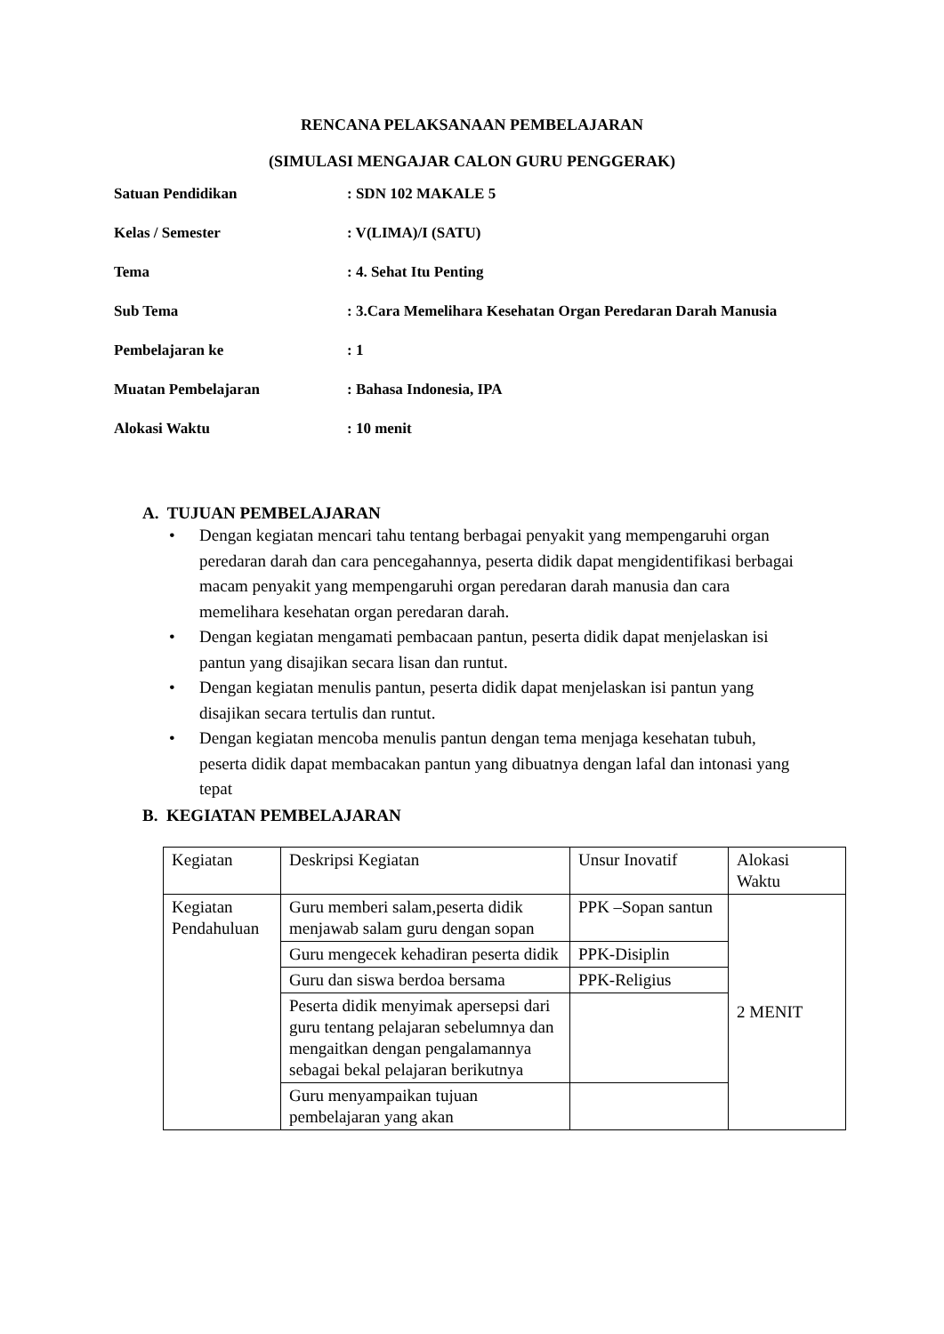RENCANA PELAKSANAAN PEMBELAJARAN
(SIMULASI MENGAJAR CALON GURU PENGGERAK)
| Satuan Pendidikan | : SDN 102 MAKALE 5 |
| Kelas / Semester | : V(LIMA)/I (SATU) |
| Tema | : 4. Sehat Itu Penting |
| Sub Tema | : 3.Cara Memelihara Kesehatan Organ Peredaran Darah Manusia |
| Pembelajaran ke | : 1 |
| Muatan Pembelajaran | : Bahasa Indonesia, IPA |
| Alokasi Waktu | : 10 menit |
A. TUJUAN PEMBELAJARAN
• Dengan kegiatan mencari tahu tentang berbagai penyakit yang mempengaruhi organ peredaran darah dan cara pencegahannya, peserta didik dapat mengidentifikasi berbagai macam penyakit yang mempengaruhi organ peredaran darah manusia dan cara memelihara kesehatan organ peredaran darah.
• Dengan kegiatan mengamati pembacaan pantun, peserta didik dapat menjelaskan isi pantun yang disajikan secara lisan dan runtut.
• Dengan kegiatan menulis pantun, peserta didik dapat menjelaskan isi pantun yang disajikan secara tertulis dan runtut.
• Dengan kegiatan mencoba menulis pantun dengan tema menjaga kesehatan tubuh, peserta didik dapat membacakan pantun yang dibuatnya dengan lafal dan intonasi yang tepat
B. KEGIATAN PEMBELAJARAN
| Kegiatan | Deskripsi Kegiatan | Unsur Inovatif | Alokasi Waktu |
| Kegiatan Pendahuluan | Guru memberi salam,peserta didik menjawab salam guru dengan sopan | PPK –Sopan santun | 2 MENIT |
| | Guru mengecek kehadiran peserta didik | PPK-Disiplin | |
| | Guru dan siswa berdoa bersama | PPK-Religius | |
| | Peserta didik menyimak apersepsi dari guru tentang pelajaran sebelumnya dan mengaitkan dengan pengalamannya sebagai bekal pelajaran berikutnya | | |
| | Guru menyampaikan tujuan pembelajaran yang akan | | |